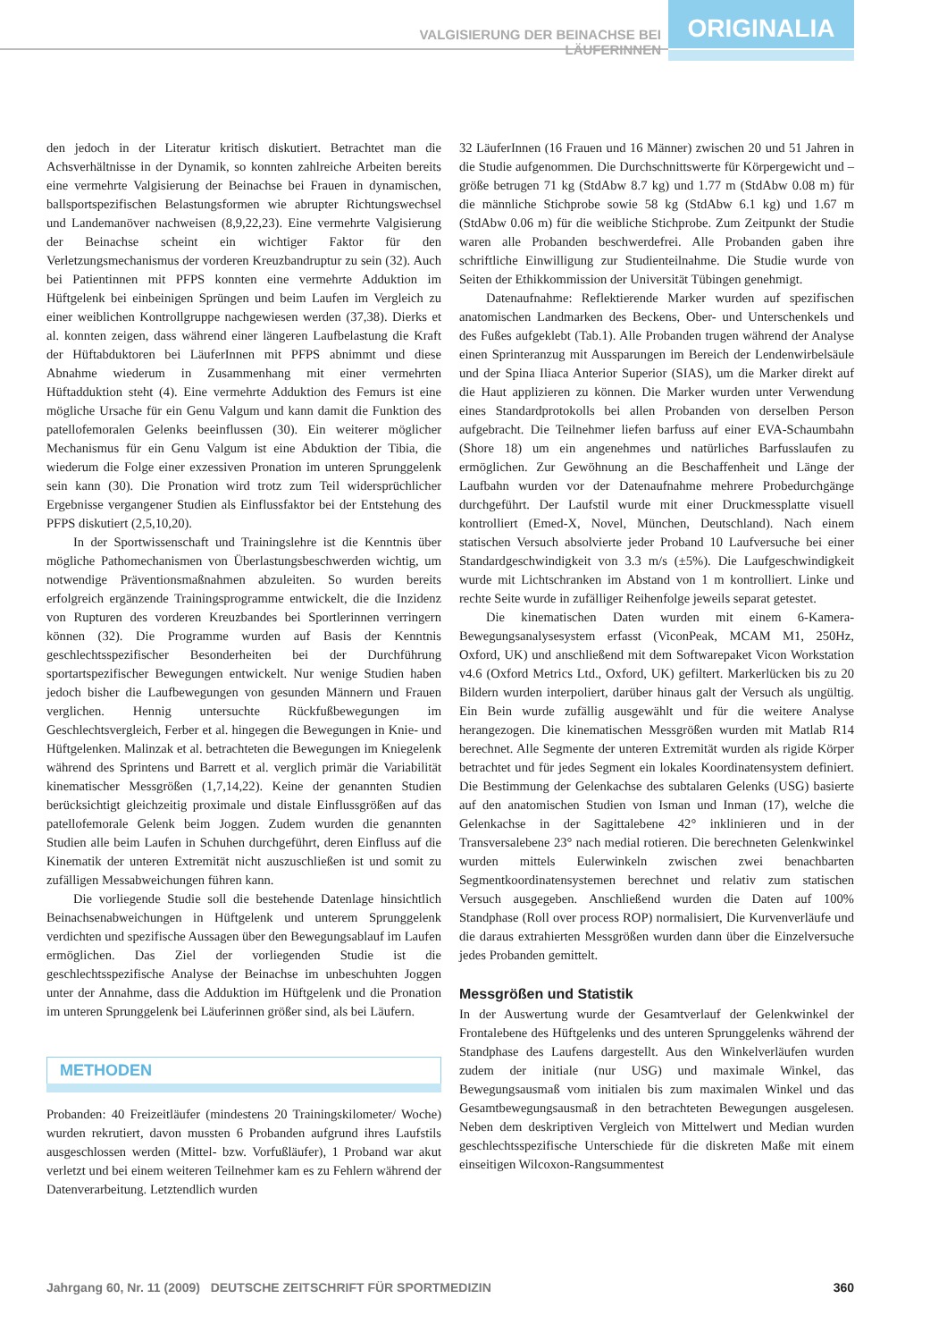VALGISIERUNG DER BEINACHSE BEI LÄUFERINNEN
ORIGINALIA
den jedoch in der Literatur kritisch diskutiert. Betrachtet man die Achsverhältnisse in der Dynamik, so konnten zahlreiche Arbeiten bereits eine vermehrte Valgisierung der Beinachse bei Frauen in dynamischen, ballsportspezifischen Belastungsformen wie abrupter Richtungswechsel und Landemanöver nachweisen (8,9,22,23). Eine vermehrte Valgisierung der Beinachse scheint ein wichtiger Faktor für den Verletzungsmechanismus der vorderen Kreuzbandruptur zu sein (32). Auch bei Patientinnen mit PFPS konnten eine vermehrte Adduktion im Hüftgelenk bei einbeinigen Sprüngen und beim Laufen im Vergleich zu einer weiblichen Kontrollgruppe nachgewiesen werden (37,38). Dierks et al. konnten zeigen, dass während einer längeren Laufbelastung die Kraft der Hüftabduktoren bei LäuferInnen mit PFPS abnimmt und diese Abnahme wiederum in Zusammenhang mit einer vermehrten Hüftadduktion steht (4). Eine vermehrte Adduktion des Femurs ist eine mögliche Ursache für ein Genu Valgum und kann damit die Funktion des patellofemoralen Gelenks beeinflussen (30). Ein weiterer möglicher Mechanismus für ein Genu Valgum ist eine Abduktion der Tibia, die wiederum die Folge einer exzessiven Pronation im unteren Sprunggelenk sein kann (30). Die Pronation wird trotz zum Teil widersprüchlicher Ergebnisse vergangener Studien als Einflussfaktor bei der Entstehung des PFPS diskutiert (2,5,10,20).
In der Sportwissenschaft und Trainingslehre ist die Kenntnis über mögliche Pathomechanismen von Überlastungsbeschwerden wichtig, um notwendige Präventionsmaßnahmen abzuleiten. So wurden bereits erfolgreich ergänzende Trainingsprogramme entwickelt, die die Inzidenz von Rupturen des vorderen Kreuzbandes bei Sportlerinnen verringern können (32). Die Programme wurden auf Basis der Kenntnis geschlechtsspezifischer Besonderheiten bei der Durchführung sportartspezifischer Bewegungen entwickelt. Nur wenige Studien haben jedoch bisher die Laufbewegungen von gesunden Männern und Frauen verglichen. Hennig untersuchte Rückfußbewegungen im Geschlechtsvergleich, Ferber et al. hingegen die Bewegungen in Knie- und Hüftgelenken. Malinzak et al. betrachteten die Bewegungen im Kniegelenk während des Sprintens und Barrett et al. verglich primär die Variabilität kinematischer Messgrößen (1,7,14,22). Keine der genannten Studien berücksichtigt gleichzeitig proximale und distale Einflussgrößen auf das patellofemorale Gelenk beim Joggen. Zudem wurden die genannten Studien alle beim Laufen in Schuhen durchgeführt, deren Einfluss auf die Kinematik der unteren Extremität nicht auszuschließen ist und somit zu zufälligen Messabweichungen führen kann.
Die vorliegende Studie soll die bestehende Datenlage hinsichtlich Beinachsenabweichungen in Hüftgelenk und unterem Sprunggelenk verdichten und spezifische Aussagen über den Bewegungsablauf im Laufen ermöglichen. Das Ziel der vorliegenden Studie ist die geschlechtsspezifische Analyse der Beinachse im unbeschuhten Joggen unter der Annahme, dass die Adduktion im Hüftgelenk und die Pronation im unteren Sprunggelenk bei Läuferinnen größer sind, als bei Läufern.
METHODEN
Probanden: 40 Freizeitläufer (mindestens 20 Trainingskilometer/ Woche) wurden rekrutiert, davon mussten 6 Probanden aufgrund ihres Laufstils ausgeschlossen werden (Mittel- bzw. Vorfußläufer), 1 Proband war akut verletzt und bei einem weiteren Teilnehmer kam es zu Fehlern während der Datenverarbeitung. Letztendlich wurden
32 LäuferInnen (16 Frauen und 16 Männer) zwischen 20 und 51 Jahren in die Studie aufgenommen. Die Durchschnittswerte für Körpergewicht und –größe betrugen 71 kg (StdAbw 8.7 kg) und 1.77 m (StdAbw 0.08 m) für die männliche Stichprobe sowie 58 kg (StdAbw 6.1 kg) und 1.67 m (StdAbw 0.06 m) für die weibliche Stichprobe. Zum Zeitpunkt der Studie waren alle Probanden beschwerdefrei. Alle Probanden gaben ihre schriftliche Einwilligung zur Studienteilnahme. Die Studie wurde von Seiten der Ethikkommission der Universität Tübingen genehmigt.
Datenaufnahme: Reflektierende Marker wurden auf spezifischen anatomischen Landmarken des Beckens, Ober- und Unterschenkels und des Fußes aufgeklebt (Tab.1). Alle Probanden trugen während der Analyse einen Sprinteranzug mit Aussparungen im Bereich der Lendenwirbelsäule und der Spina Iliaca Anterior Superior (SIAS), um die Marker direkt auf die Haut applizieren zu können. Die Marker wurden unter Verwendung eines Standardprotokolls bei allen Probanden von derselben Person aufgebracht. Die Teilnehmer liefen barfuss auf einer EVA-Schaumbahn (Shore 18) um ein angenehmes und natürliches Barfusslaufen zu ermöglichen. Zur Gewöhnung an die Beschaffenheit und Länge der Laufbahn wurden vor der Datenaufnahme mehrere Probedurchgänge durchgeführt. Der Laufstil wurde mit einer Druckmessplatte visuell kontrolliert (Emed-X, Novel, München, Deutschland). Nach einem statischen Versuch absolvierte jeder Proband 10 Laufversuche bei einer Standardgeschwindigkeit von 3.3 m/s (±5%). Die Laufgeschwindigkeit wurde mit Lichtschranken im Abstand von 1 m kontrolliert. Linke und rechte Seite wurde in zufälliger Reihenfolge jeweils separat getestet.
Die kinematischen Daten wurden mit einem 6-Kamera- Bewegungsanalysesystem erfasst (ViconPeak, MCAM M1, 250Hz, Oxford, UK) und anschließend mit dem Softwarepaket Vicon Workstation v4.6 (Oxford Metrics Ltd., Oxford, UK) gefiltert. Markerlücken bis zu 20 Bildern wurden interpoliert, darüber hinaus galt der Versuch als ungültig. Ein Bein wurde zufällig ausgewählt und für die weitere Analyse herangezogen. Die kinematischen Messgrößen wurden mit Matlab R14 berechnet. Alle Segmente der unteren Extremität wurden als rigide Körper betrachtet und für jedes Segment ein lokales Koordinatensystem definiert. Die Bestimmung der Gelenkachse des subtalaren Gelenks (USG) basierte auf den anatomischen Studien von Isman und Inman (17), welche die Gelenkachse in der Sagittalebene 42° inklinieren und in der Transversalebene 23° nach medial rotieren. Die berechneten Gelenkwinkel wurden mittels Eulerwinkeln zwischen zwei benachbarten Segmentkoordinatensystemen berechnet und relativ zum statischen Versuch ausgegeben. Anschließend wurden die Daten auf 100% Standphase (Roll over process ROP) normalisiert, Die Kurvenverläufe und die daraus extrahierten Messgrößen wurden dann über die Einzelversuche jedes Probanden gemittelt.
Messgrößen und Statistik
In der Auswertung wurde der Gesamtverlauf der Gelenkwinkel der Frontalebene des Hüftgelenks und des unteren Sprunggelenks während der Standphase des Laufens dargestellt. Aus den Winkelverläufen wurden zudem der initiale (nur USG) und maximale Winkel, das Bewegungsausmaß vom initialen bis zum maximalen Winkel und das Gesamtbewegungsausmaß in den betrachteten Bewegungen ausgelesen. Neben dem deskriptiven Vergleich von Mittelwert und Median wurden geschlechtsspezifische Unterschiede für die diskreten Maße mit einem einseitigen Wilcoxon-Rangsummentest
Jahrgang 60, Nr. 11 (2009) DEUTSCHE ZEITSCHRIFT FÜR SPORTMEDIZIN 360